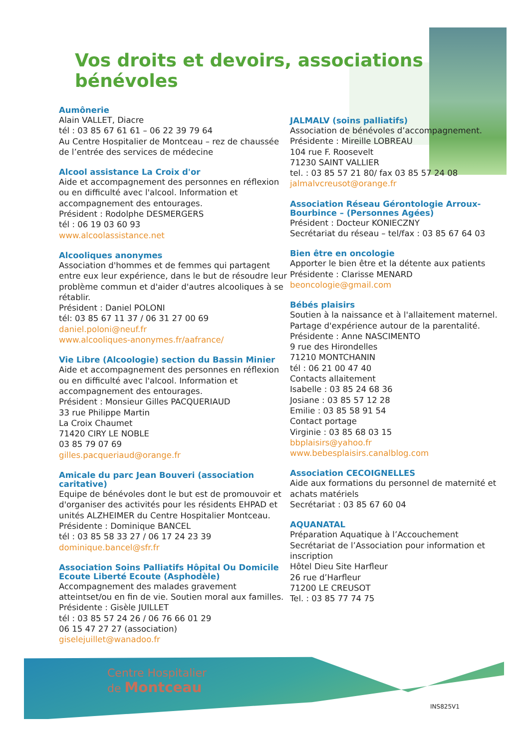Vos droits et devoirs, associations bénévoles
Aumônerie
Alain VALLET, Diacre
tél : 03 85 67 61 61 – 06 22 39 79 64
Au Centre Hospitalier de Montceau – rez de chaussée de l’entrée des services de médecine
Alcool assistance La Croix d'or
Aide et accompagnement des personnes en réflexion ou en difficulté avec l'alcool. Information et accompagnement des entourages.
Président : Rodolphe DESMERGERS
tél : 06 19 03 60 93
www.alcoolassistance.net
Alcooliques anonymes
Association d'hommes et de femmes qui partagent entre eux leur expérience, dans le but de résoudre leur problème commun et d'aider d'autres alcooliques à se rétablir.
Président : Daniel POLONI
tél: 03 85 67 11 37 / 06 31 27 00 69
daniel.poloni@neuf.fr
www.alcooliques-anonymes.fr/aafrance/
Vie Libre (Alcoologie) section du Bassin Minier
Aide et accompagnement des personnes en réflexion ou en difficulté avec l'alcool. Information et accompagnement des entourages.
Président : Monsieur Gilles PACQUERIAUD
33 rue Philippe Martin
La Croix Chaumet
71420 CIRY LE NOBLE
03 85 79 07 69
gilles.pacqueriaud@orange.fr
Amicale du parc Jean Bouveri (association caritative)
Equipe de bénévoles dont le but est de promouvoir et d'organiser des activités pour les résidents EHPAD et unités ALZHEIMER du Centre Hospitalier Montceau.
Présidente : Dominique BANCEL
tél : 03 85 58 33 27 / 06 17 24 23 39
dominique.bancel@sfr.fr
Association Soins Palliatifs Hôpital Ou Domicile Ecoute Liberté Ecoute (Asphodèle)
Accompagnement des malades gravement atteintset/ou en fin de vie. Soutien moral aux familles.
Présidente : Gisèle JUILLET
tél : 03 85 57 24 26 / 06 76 66 01 29
06 15 47 27 27 (association)
giselejuillet@wanadoo.fr
JALMALV (soins palliatifs)
Association de bénévoles d’accompagnement.
Présidente : Mireille LOBREAU
104 rue F. Roosevelt
71230 SAINT VALLIER
tel. : 03 85 57 21 80/ fax 03 85 57 24 08
jalmalvcreusot@orange.fr
Association Réseau Gérontologie Arroux-Bourbince – (Personnes Agées)
Président : Docteur KONIECZNY
Secrétariat du réseau – tel/fax : 03 85 67 64 03
Bien être en oncologie
Apporter le bien être et la détente aux patients
Présidente : Clarisse MENARD
beoncologie@gmail.com
Bébés plaisirs
Soutien à la naissance et à l'allaitement maternel.
Partage d'expérience autour de la parentalité.
Présidente : Anne NASCIMENTO
9 rue des Hirondelles
71210 MONTCHANIN
tél : 06 21 00 47 40
Contacts allaitement
Isabelle : 03 85 24 68 36
Josiane : 03 85 57 12 28
Emilie : 03 85 58 91 54
Contact portage
Virginie : 03 85 68 03 15
bbplaisirs@yahoo.fr
www.bebesplaisirs.canalblog.com
Association CECOIGNELLES
Aide aux formations du personnel de maternité et achats matériels
Secrétariat : 03 85 67 60 04
AQUANATAL
Préparation Aquatique à l’Accouchement
Secrétariat de l’Association pour information et inscription
Hôtel Dieu Site Harfleur
26 rue d’Harfleur
71200 LE CREUSOT
Tel. : 03 85 77 74 75
Centre Hospitalier
de Montceau
INS825V1